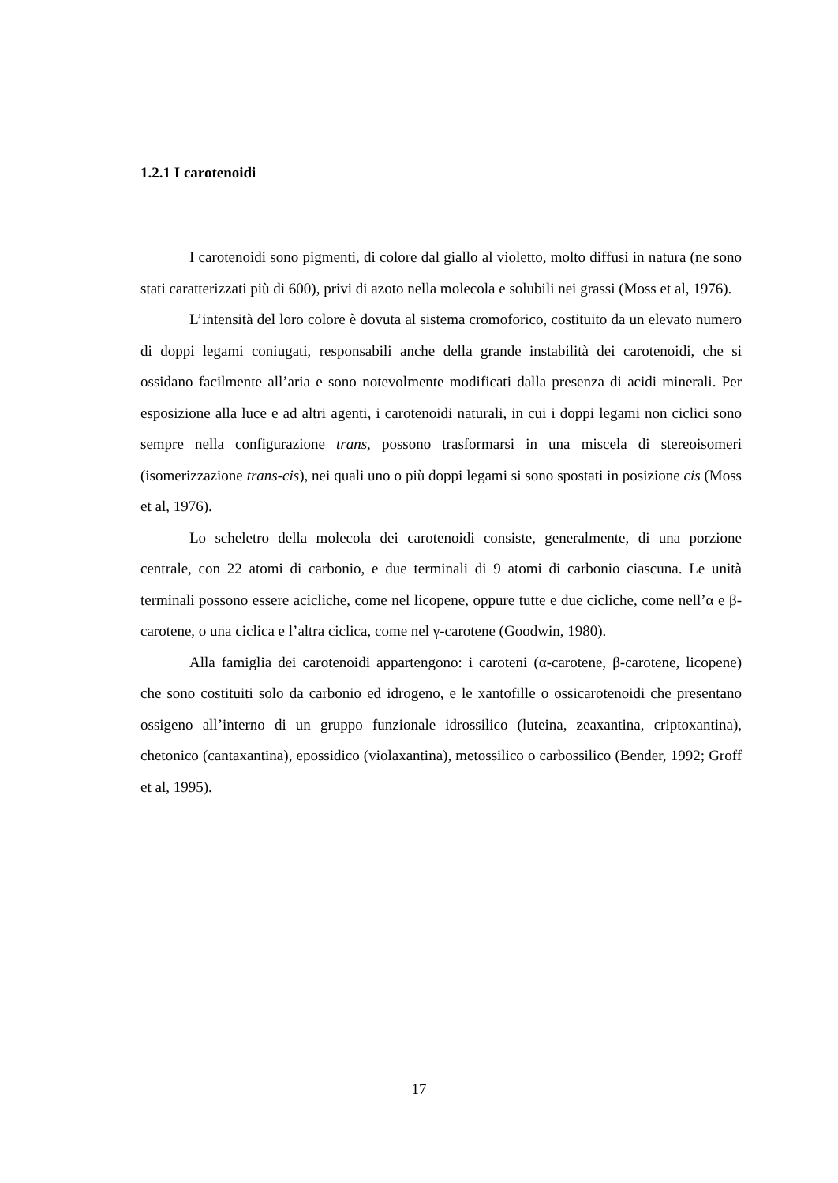1.2.1 I carotenoidi
I carotenoidi sono pigmenti, di colore dal giallo al violetto, molto diffusi in natura (ne sono stati caratterizzati più di 600), privi di azoto nella molecola e solubili nei grassi (Moss et al, 1976).
L’intensità del loro colore è dovuta al sistema cromoforico, costituito da un elevato numero di doppi legami coniugati, responsabili anche della grande instabilità dei carotenoidi, che si ossidano facilmente all’aria e sono notevolmente modificati dalla presenza di acidi minerali. Per esposizione alla luce e ad altri agenti, i carotenoidi naturali, in cui i doppi legami non ciclici sono sempre nella configurazione trans, possono trasformarsi in una miscela di stereoisomeri (isomerizzazione trans-cis), nei quali uno o più doppi legami si sono spostati in posizione cis (Moss et al, 1976).
Lo scheletro della molecola dei carotenoidi consiste, generalmente, di una porzione centrale, con 22 atomi di carbonio, e due terminali di 9 atomi di carbonio ciascuna. Le unità terminali possono essere acicliche, come nel licopene, oppure tutte e due cicliche, come nell’α e β-carotene, o una ciclica e l’altra ciclica, come nel γ-carotene (Goodwin, 1980).
Alla famiglia dei carotenoidi appartengono: i caroteni (α-carotene, β-carotene, licopene) che sono costituiti solo da carbonio ed idrogeno, e le xantofille o ossicarotenoidi che presentano ossigeno all’interno di un gruppo funzionale idrossilico (luteina, zeaxantina, criptoxantina), chetonico (cantaxantina), epossidico (violaxantina), metossilico o carbossilico (Bender, 1992; Groff et al, 1995).
17